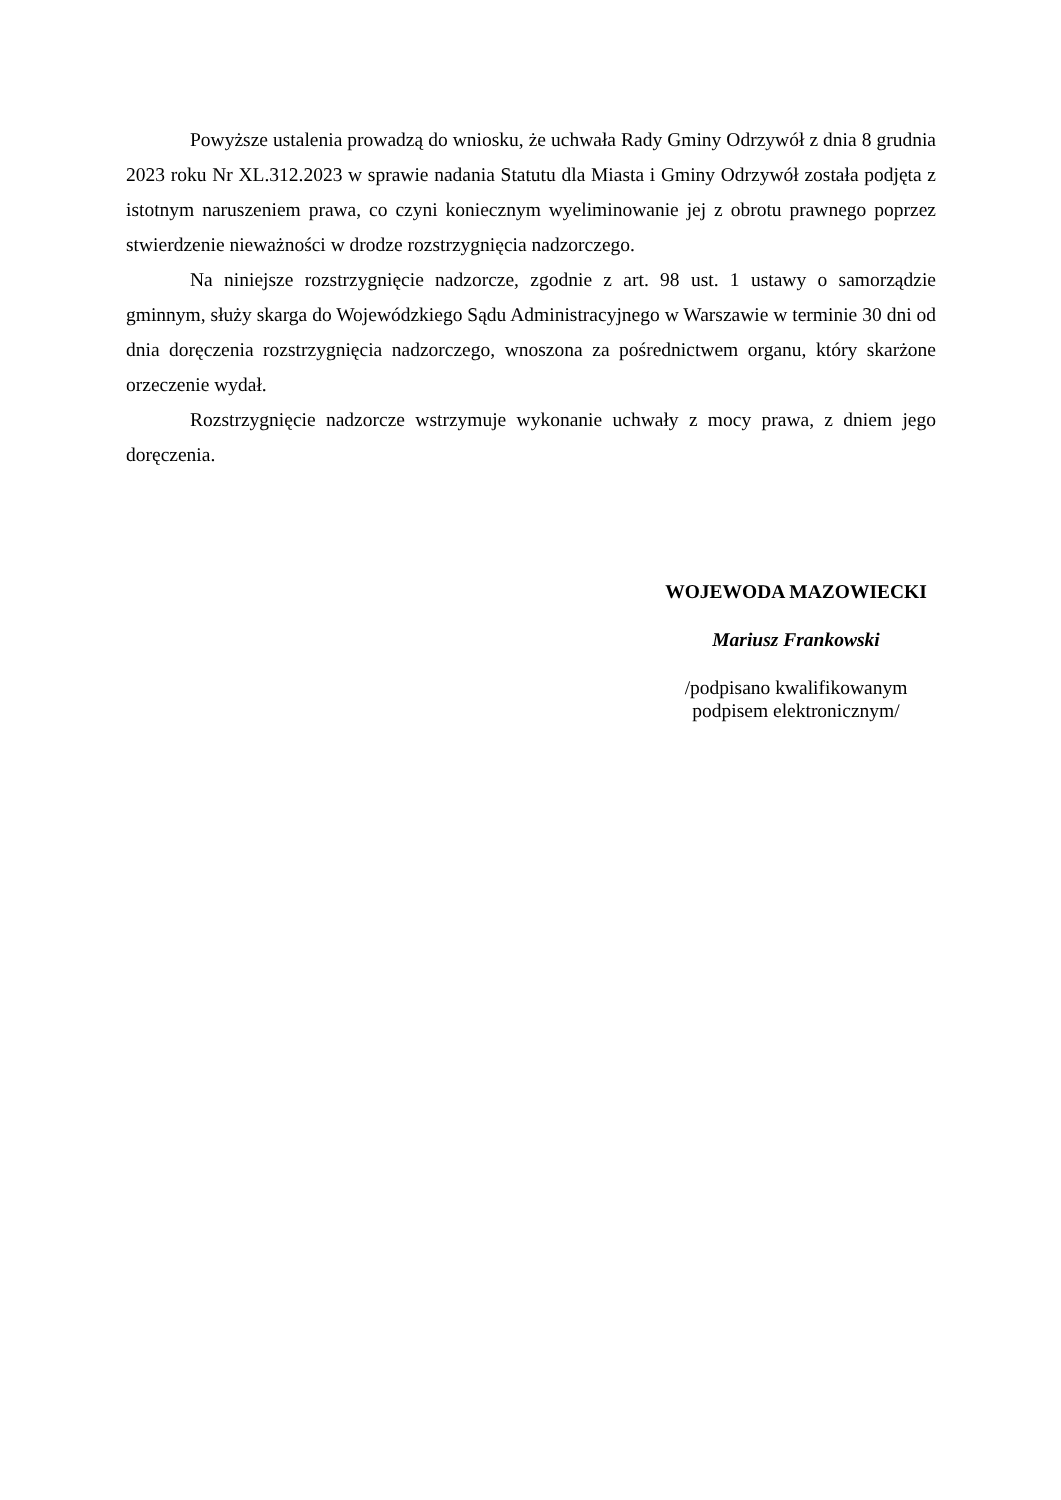Powyższe ustalenia prowadzą do wniosku, że uchwała Rady Gminy Odrzywół z dnia 8 grudnia 2023 roku Nr XL.312.2023 w sprawie nadania Statutu dla Miasta i Gminy Odrzywół została podjęta z istotnym naruszeniem prawa, co czyni koniecznym wyeliminowanie jej z obrotu prawnego poprzez stwierdzenie nieważności w drodze rozstrzygnięcia nadzorczego.
Na niniejsze rozstrzygnięcie nadzorcze, zgodnie z art. 98 ust. 1 ustawy o samorządzie gminnym, służy skarga do Wojewódzkiego Sądu Administracyjnego w Warszawie w terminie 30 dni od dnia doręczenia rozstrzygnięcia nadzorczego, wnoszona za pośrednictwem organu, który skarżone orzeczenie wydał.
Rozstrzygnięcie nadzorcze wstrzymuje wykonanie uchwały z mocy prawa, z dniem jego doręczenia.
WOJEWODA MAZOWIECKI
Mariusz Frankowski
/podpisano kwalifikowanym
podpisem elektronicznym/